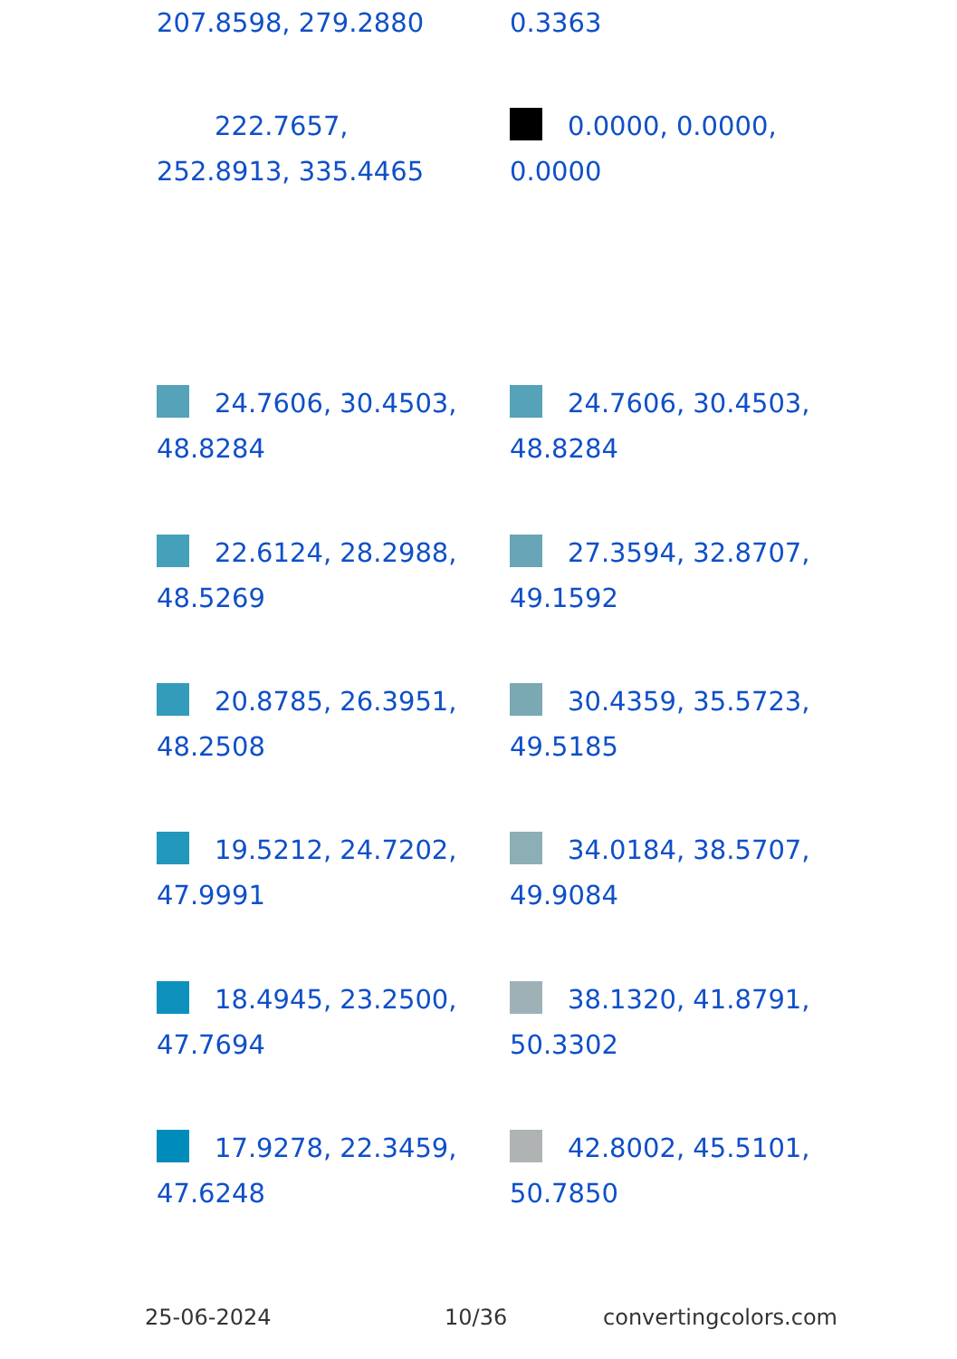207.8598, 279.2880 0.3363
222.7657, 252.8913, 335.4465
0.0000, 0.0000, 0.0000
24.7606, 30.4503, 48.8284
24.7606, 30.4503, 48.8284
22.6124, 28.2988, 48.5269
27.3594, 32.8707, 49.1592
20.8785, 26.3951, 48.2508
30.4359, 35.5723, 49.5185
19.5212, 24.7202, 47.9991
34.0184, 38.5707, 49.9084
18.4945, 23.2500, 47.7694
38.1320, 41.8791, 50.3302
17.9278, 22.3459, 47.6248
42.8002, 45.5101, 50.7850
25-06-2024 10/36 convertingcolors.com